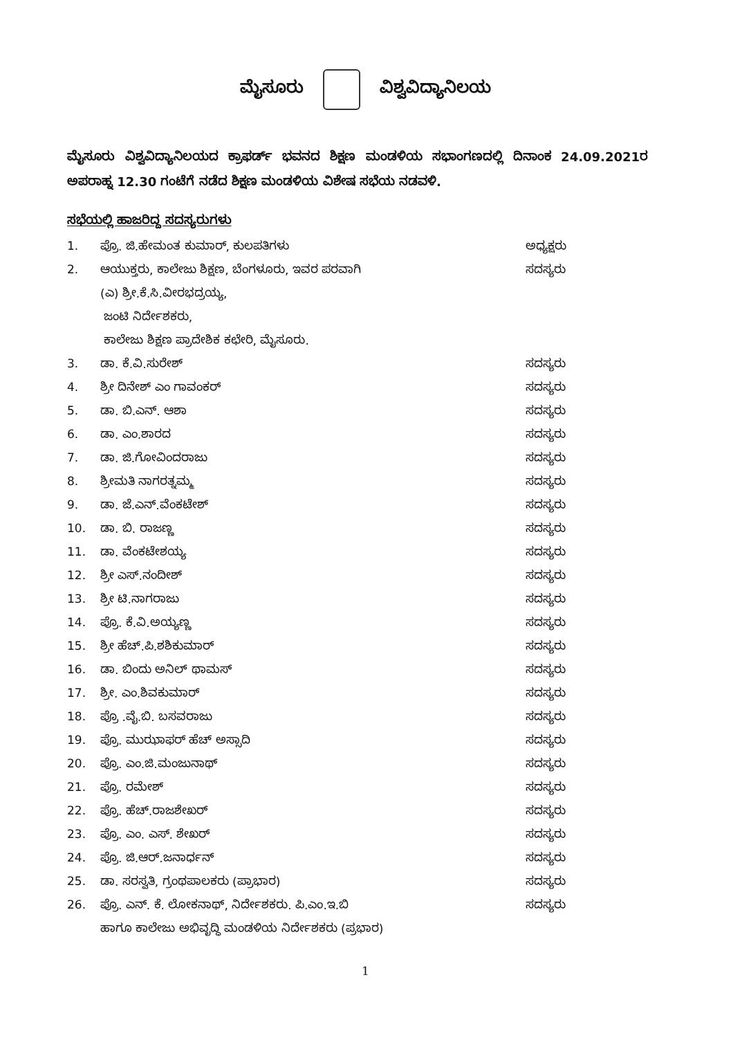ಮೈಸೂರು ವಿಶ್ವವಿದ್ಯಾನಿಲಯ
ಮೈಸೂರು ವಿಶ್ವವಿದ್ಯಾನಿಲಯದ ಕ್ರಾಫರ್ಡ್ ಭವನದ ಶಿಕ್ಷಣ ಮಂಡಳಿಯ ಸಭಾಂಗಣದಲ್ಲಿ ದಿನಾಂಕ 24.09.2021ರ ಅಪರಾಹ್ನ 12.30 ಗಂಟೆಗೆ ನಡೆದ ಶಿಕ್ಷಣ ಮಂಡಳಿಯ ವಿಶೇಷ ಸಭೆಯ ನಡವಳಿ.
ಸಭೆಯಲ್ಲಿ ಹಾಜರಿದ್ದ ಸದಸ್ಯರುಗಳು
| 1. | ಪ್ರೊ. ಜಿ.ಹೇಮಂತ ಕುಮಾರ್, ಕುಲಪತಿಗಳು | ಅಧ್ಯಕ್ಷರು |
| 2. | ಆಯುಕ್ತರು, ಕಾಲೇಜು ಶಿಕ್ಷಣ, ಬೆಂಗಳೂರು, ಇವರ ಪರವಾಗಿ | ಸದಸ್ಯರು |
| | (ಎ) ಶ್ರೀ.ಕೆ.ಸಿ.ವೀರಭದ್ರಯ್ಯ, | |
| | ಜಂಟಿ ನಿರ್ದೇಶಕರು, | |
| | ಕಾಲೇಜು ಶಿಕ್ಷಣ ಪ್ರಾದೇಶಿಕ ಕಛೇರಿ, ಮೈಸೂರು. | |
| 3. | ಡಾ. ಕೆ.ವಿ.ಸುರೇಶ್ | ಸದಸ್ಯರು |
| 4. | ಶ್ರೀ ದಿನೇಶ್ ಎಂ ಗಾವಂಕರ್ | ಸದಸ್ಯರು |
| 5. | ಡಾ. ಬಿ.ಎನ್. ಆಶಾ | ಸದಸ್ಯರು |
| 6. | ಡಾ. ಎಂ.ಶಾರದ | ಸದಸ್ಯರು |
| 7. | ಡಾ. ಜಿ.ಗೋವಿಂದರಾಜು | ಸದಸ್ಯರು |
| 8. | ಶ್ರೀಮತಿ ನಾಗರತ್ನಮ್ಮ | ಸದಸ್ಯರು |
| 9. | ಡಾ. ಜೆ.ಎನ್.ವೆಂಕಟೇಶ್ | ಸದಸ್ಯರು |
| 10. | ಡಾ. ಬಿ. ರಾಜಣ್ಣ | ಸದಸ್ಯರು |
| 11. | ಡಾ. ವೆಂಕಟೇಶಯ್ಯ | ಸದಸ್ಯರು |
| 12. | ಶ್ರೀ ಎಸ್.ನಂದೀಶ್ | ಸದಸ್ಯರು |
| 13. | ಶ್ರೀ ಟಿ.ನಾಗರಾಜು | ಸದಸ್ಯರು |
| 14. | ಪ್ರೊ. ಕೆ.ವಿ.ಅಯ್ಯಣ್ಣ | ಸದಸ್ಯರು |
| 15. | ಶ್ರೀ ಹೆಚ್.ಪಿ.ಶಶಿಕುಮಾರ್ | ಸದಸ್ಯರು |
| 16. | ಡಾ. ಬಿಂದು ಅನಿಲ್ ಥಾಮಸ್ | ಸದಸ್ಯರು |
| 17. | ಶ್ರೀ. ಎಂ.ಶಿವಕುಮಾರ್ | ಸದಸ್ಯರು |
| 18. | ಪ್ರೊ .ವೈ.ಬಿ. ಬಸವರಾಜು | ಸದಸ್ಯರು |
| 19. | ಪ್ರೊ. ಮುಝಾಫರ್ ಹೆಚ್ ಅಸ್ಸಾದಿ | ಸದಸ್ಯರು |
| 20. | ಪ್ರೊ. ಎಂ.ಜಿ.ಮಂಜುನಾಥ್ | ಸದಸ್ಯರು |
| 21. | ಪ್ರೊ. ರಮೇಶ್ | ಸದಸ್ಯರು |
| 22. | ಪ್ರೊ. ಹೆಚ್.ರಾಜಶೇಖರ್ | ಸದಸ್ಯರು |
| 23. | ಪ್ರೊ. ಎಂ. ಎಸ್. ಶೇಖರ್ | ಸದಸ್ಯರು |
| 24. | ಪ್ರೊ. ಜಿ.ಆರ್.ಜನಾರ್ಧನ್ | ಸದಸ್ಯರು |
| 25. | ಡಾ. ಸರಸ್ವತಿ, ಗ್ರಂಥಪಾಲಕರು (ಪ್ರಾಭಾರ) | ಸದಸ್ಯರು |
| 26. | ಪ್ರೊ. ಎನ್. ಕೆ. ಲೋಕನಾಥ್, ನಿರ್ದೇಶಕರು. ಪಿ.ಎಂ.ಇ.ಬಿ | ಸದಸ್ಯರು |
| | ಹಾಗೂ ಕಾಲೇಜು ಅಭಿವೃದ್ಧಿ ಮಂಡಳಿಯ ನಿರ್ದೇಶಕರು (ಪ್ರಭಾರ) | |
1